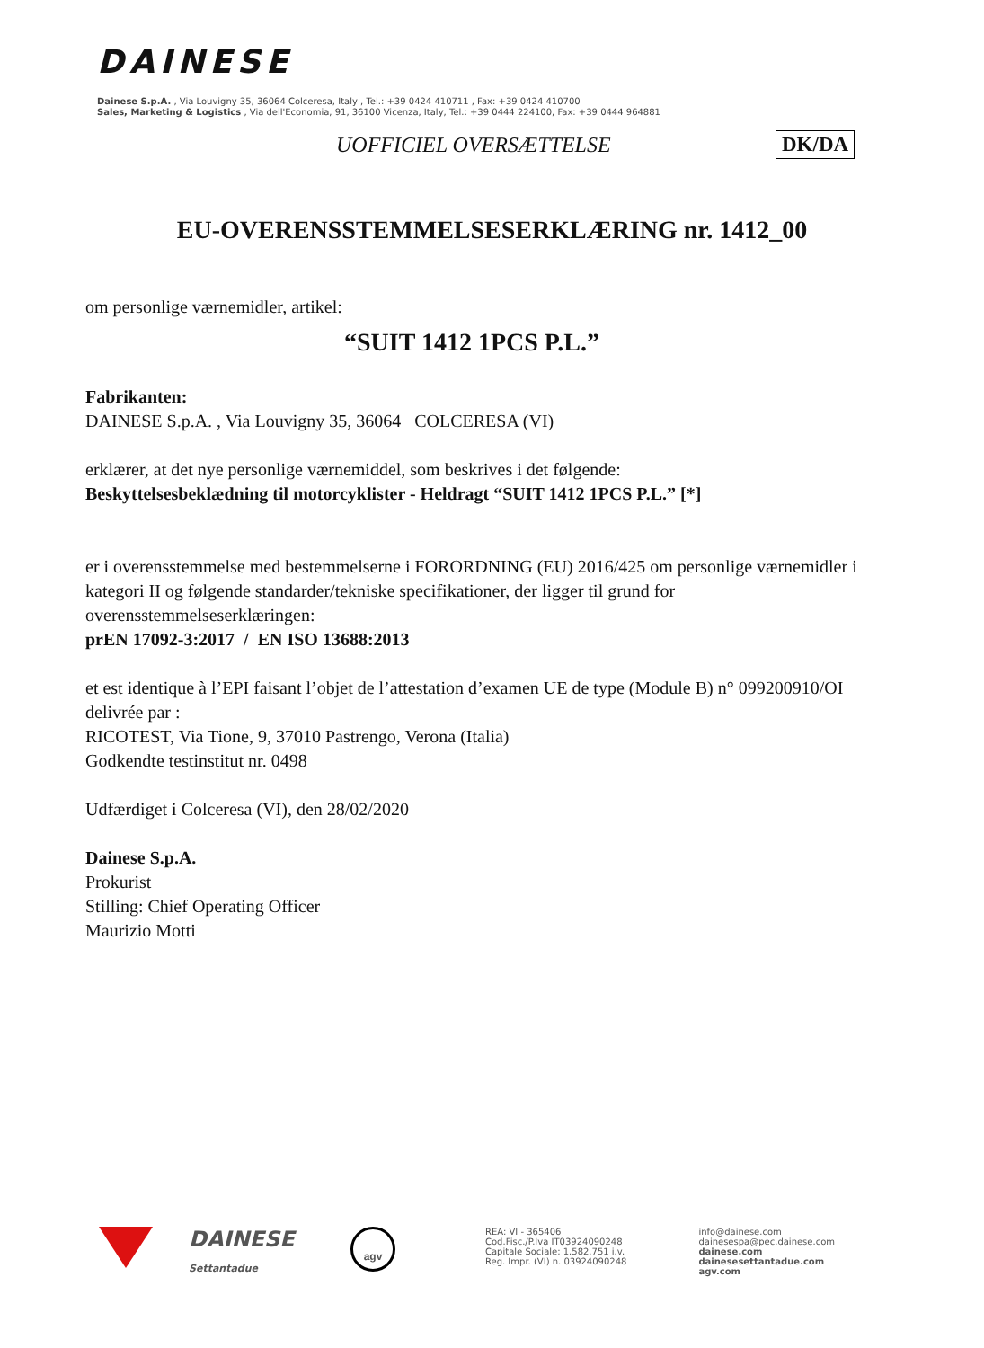DAINESE
Dainese S.p.A. , Via Louvigny 35, 36064 Colceresa, Italy , Tel.: +39 0424 410711 , Fax: +39 0424 410700
Sales, Marketing & Logistics , Via dell'Economia, 91, 36100 Vicenza, Italy, Tel.: +39 0444 224100, Fax: +39 0444 964881
UOFFICIEL OVERSÆTTELSE DK/DA
EU-OVERENSSTEMMELSESERKLÆRING nr. 1412_00
om personlige værnemidler, artikel:
“SUIT 1412 1PCS P.L.”
Fabrikanten:
DAINESE S.p.A. , Via Louvigny 35, 36064 COLCERESA (VI)
erklærer, at det nye personlige værnemiddel, som beskrives i det følgende:
Beskyttelsesbeklædning til motorcyklister - Heldragt “SUIT 1412 1PCS P.L.” [*]
er i overensstemmelse med bestemmelserne i FORORDNING (EU) 2016/425 om personlige værnemidler i kategori II og følgende standarder/tekniske specifikationer, der ligger til grund for overensstemmelseserklæringen:
prEN 17092-3:2017 / EN ISO 13688:2013
et est identique à l’EPI faisant l’objet de l’attestation d’examen UE de type (Module B) n° 099200910/OI delivrée par :
RICOTEST, Via Tione, 9, 37010 Pastrengo, Verona (Italia)
Godkendte testinstitut nr. 0498
Udfærdiget i Colceresa (VI), den 28/02/2020
Dainese S.p.A.
Prokurist
Stilling: Chief Operating Officer
Maurizio Motti
DAINESE
Settantadue
agv
REA: VI - 365406
Cod.Fisc./P.Iva IT03924090248
Capitale Sociale: 1.582.751 i.v.
Reg. Impr. (VI) n. 03924090248
info@dainese.com
dainesespa@pec.dainese.com
dainese.com
dainesesettantadue.com
agv.com